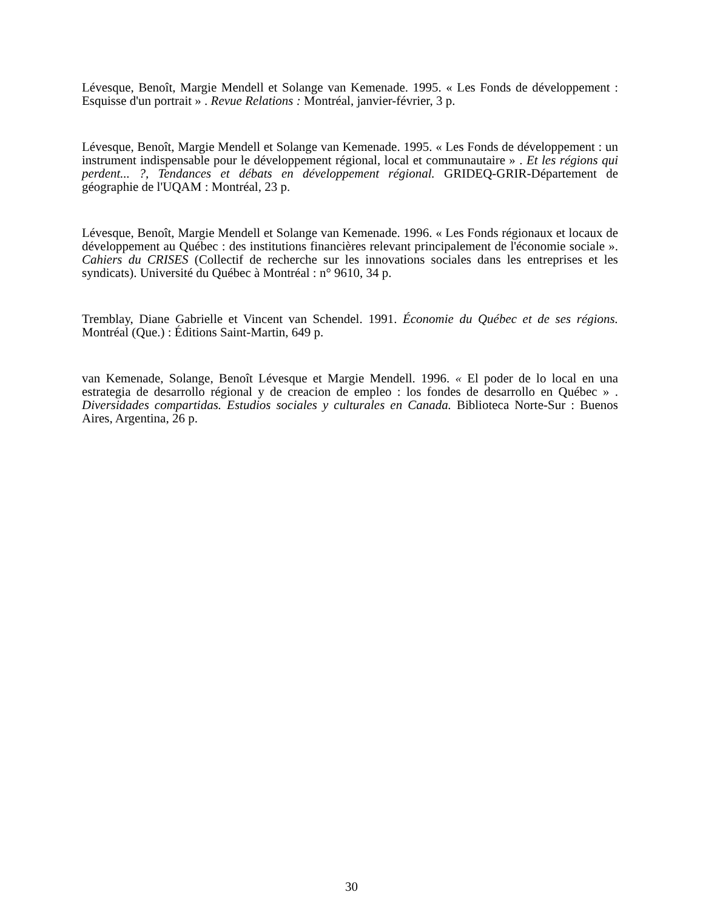Lévesque, Benoît, Margie Mendell et Solange van Kemenade. 1995. « Les Fonds de développement : Esquisse d'un portrait » . Revue Relations : Montréal, janvier-février, 3 p.
Lévesque, Benoît, Margie Mendell et Solange van Kemenade. 1995. « Les Fonds de développement : un instrument indispensable pour le développement régional, local et communautaire » . Et les régions qui perdent... ?, Tendances et débats en développement régional. GRIDEQ-GRIR-Département de géographie de l'UQAM : Montréal, 23 p.
Lévesque, Benoît, Margie Mendell et Solange van Kemenade. 1996. « Les Fonds régionaux et locaux de développement au Québec : des institutions financières relevant principalement de l'économie sociale ». Cahiers du CRISES (Collectif de recherche sur les innovations sociales dans les entreprises et les syndicats). Université du Québec à Montréal : n° 9610, 34 p.
Tremblay, Diane Gabrielle et Vincent van Schendel. 1991. Économie du Québec et de ses régions. Montréal (Que.) : Éditions Saint-Martin, 649 p.
van Kemenade, Solange, Benoît Lévesque et Margie Mendell. 1996. « El poder de lo local en una estrategia de desarrollo régional y de creacion de empleo : los fondes de desarrollo en Québec » . Diversidades compartidas. Estudios sociales y culturales en Canada. Biblioteca Norte-Sur : Buenos Aires, Argentina, 26 p.
30